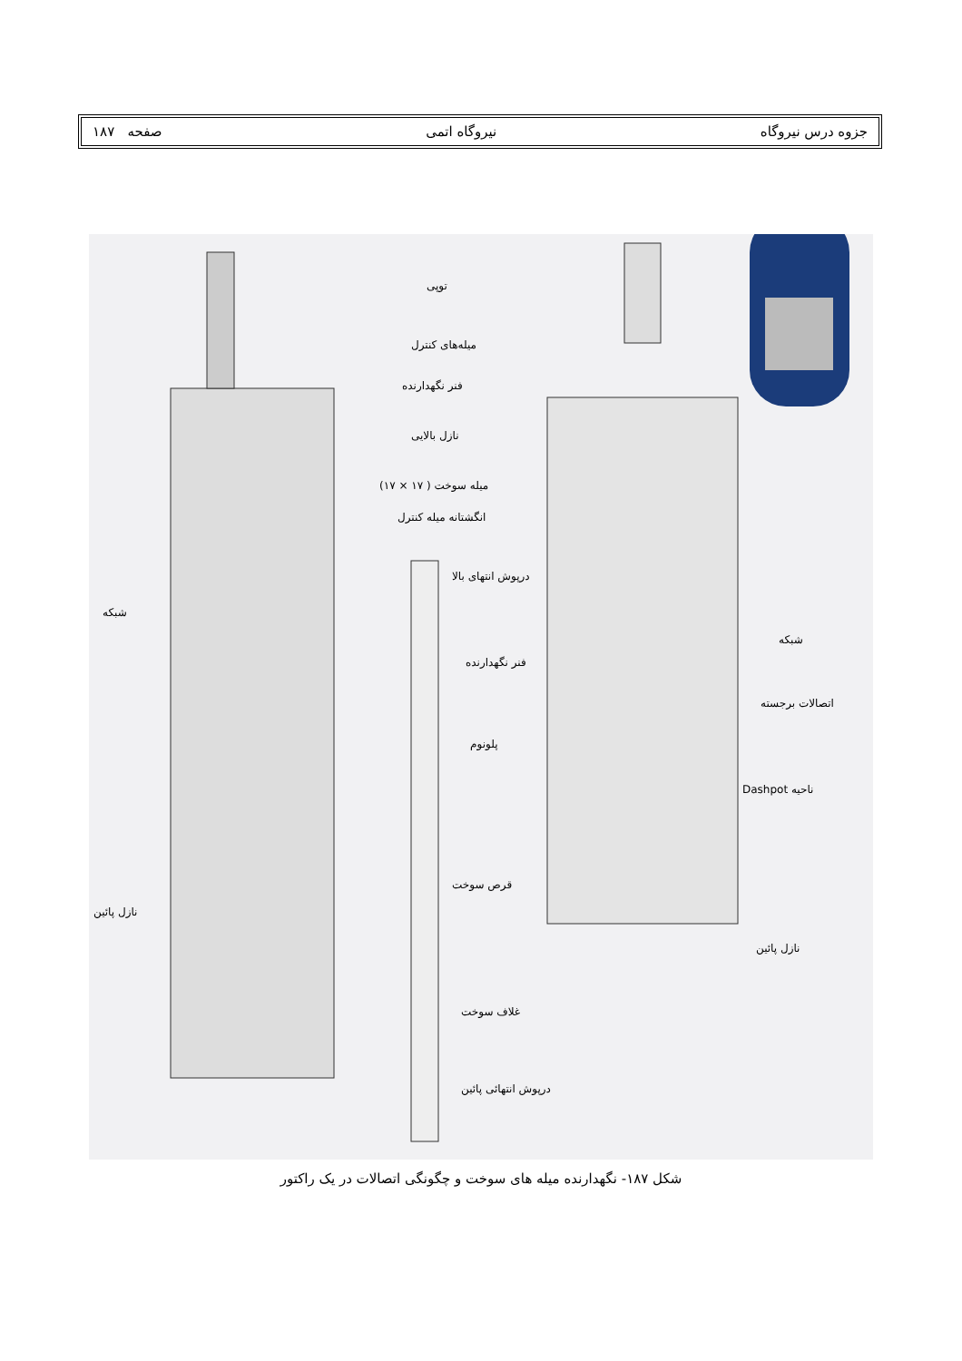جزوه درس نیروگاه نیروگاه اتمی صفحه ۱۸۷
توپی
میله‌های کنترل
فنر نگهدارنده
نازل بالایی
میله سوخت ( ۱۷ × ۱۷)
انگشتانه میله کنترل
شبکه
درپوش انتهای بالا
فنر نگهدارنده
پلونوم
قرص سوخت
نازل پائین
غلاف سوخت
درپوش انتهائی پائین
شبکه
اتصالات برجسته
ناحیه Dashpot
نازل پائین
شکل ۱۸۷- نگهدارنده میله های سوخت و چگونگی اتصالات در یک راکتور